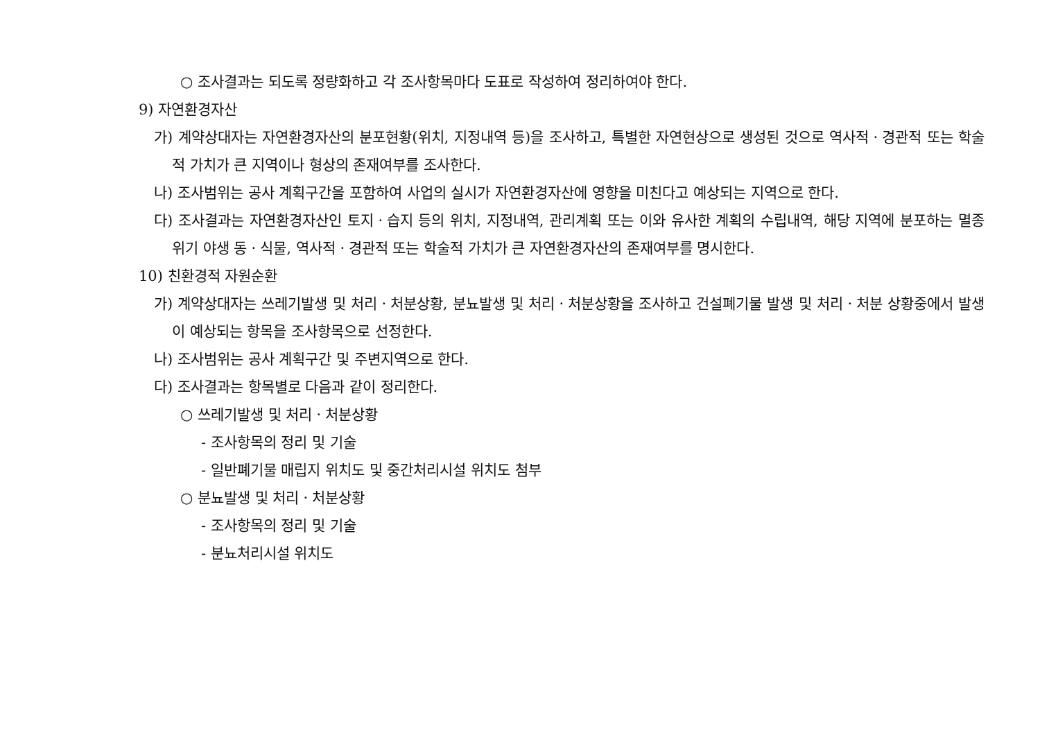○ 조사결과는 되도록 정량화하고 각 조사항목마다 도표로 작성하여 정리하여야 한다.
9) 자연환경자산
가) 계약상대자는 자연환경자산의 분포현황(위치, 지정내역 등)을 조사하고, 특별한 자연현상으로 생성된 것으로 역사적ㆍ경관적 또는 학술적 가치가 큰 지역이나 형상의 존재여부를 조사한다.
나) 조사범위는 공사 계획구간을 포함하여 사업의 실시가 자연환경자산에 영향을 미친다고 예상되는 지역으로 한다.
다) 조사결과는 자연환경자산인 토지ㆍ습지 등의 위치, 지정내역, 관리계획 또는 이와 유사한 계획의 수립내역, 해당 지역에 분포하는 멸종위기 야생 동ㆍ식물, 역사적ㆍ경관적 또는 학술적 가치가 큰 자연환경자산의 존재여부를 명시한다.
10) 친환경적 자원순환
가) 계약상대자는 쓰레기발생 및 처리ㆍ처분상황, 분뇨발생 및 처리ㆍ처분상황을 조사하고 건설폐기물 발생 및 처리ㆍ처분 상황중에서 발생이 예상되는 항목을 조사항목으로 선정한다.
나) 조사범위는 공사 계획구간 및 주변지역으로 한다.
다) 조사결과는 항목별로 다음과 같이 정리한다.
○ 쓰레기발생 및 처리ㆍ처분상황
- 조사항목의 정리 및 기술
- 일반폐기물 매립지 위치도 및 중간처리시설 위치도 첨부
○ 분뇨발생 및 처리ㆍ처분상황
- 조사항목의 정리 및 기술
- 분뇨처리시설 위치도